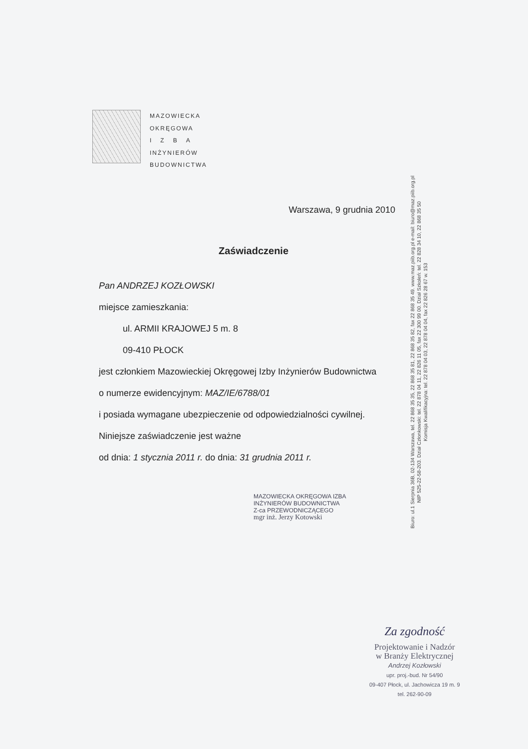MAZOWIECKA
OKRĘGOWA
I Z B A
INŻYNIERÓW
BUDOWNICTWA
Warszawa, 9 grudnia 2010
Zaświadczenie
Pan ANDRZEJ KOZŁOWSKI
miejsce zamieszkania:
ul. ARMII KRAJOWEJ 5 m. 8
09-410 PŁOCK
jest członkiem Mazowieckiej Okręgowej Izby Inżynierów Budownictwa
o numerze ewidencyjnym: MAZ/IE/6788/01
i posiada wymagane ubezpieczenie od odpowiedzialności cywilnej.
Niniejsze zaświadczenie jest ważne
od dnia: 1 stycznia 2011 r. do dnia: 31 grudnia 2011 r.
MAZOWIECKA OKRĘGOWA IZBA
INŻYNIERÓW BUDOWNICTWA
Z-ca PRZEWODNICZĄCEGO
mgr inż. Jerzy Kotowski
Biuro: ul.1 Sierpnia 36B, 02-134 Warszawa, tel. 22 868 35 35, 22 868 35 81, 22 868 35 82, fax 22 868 35 49. www.maz.piib.org.pl e-mail: biuro@maz.piib.org.pl
NIP 525-22-58-203. Dział Członkowski: tel. 22 878 04 11, 22 826 11 05, fax 22 300 99 00. Dział Szkoleń: tel. 22 828 34 10, 22 868 35 50
Komisja Kwalifikacyjna: tel. 22 878 04 03, 22 878 04 04, fax 22 826 28 67 w. 153
Za zgodność
Projektowanie i Nadzór
w Branży Elektrycznej
Andrzej Kozłowski
upr. proj.-bud. Nr 54/90
09-407 Płock, ul. Jachowicza 19 m. 9
tel. 262-90-09